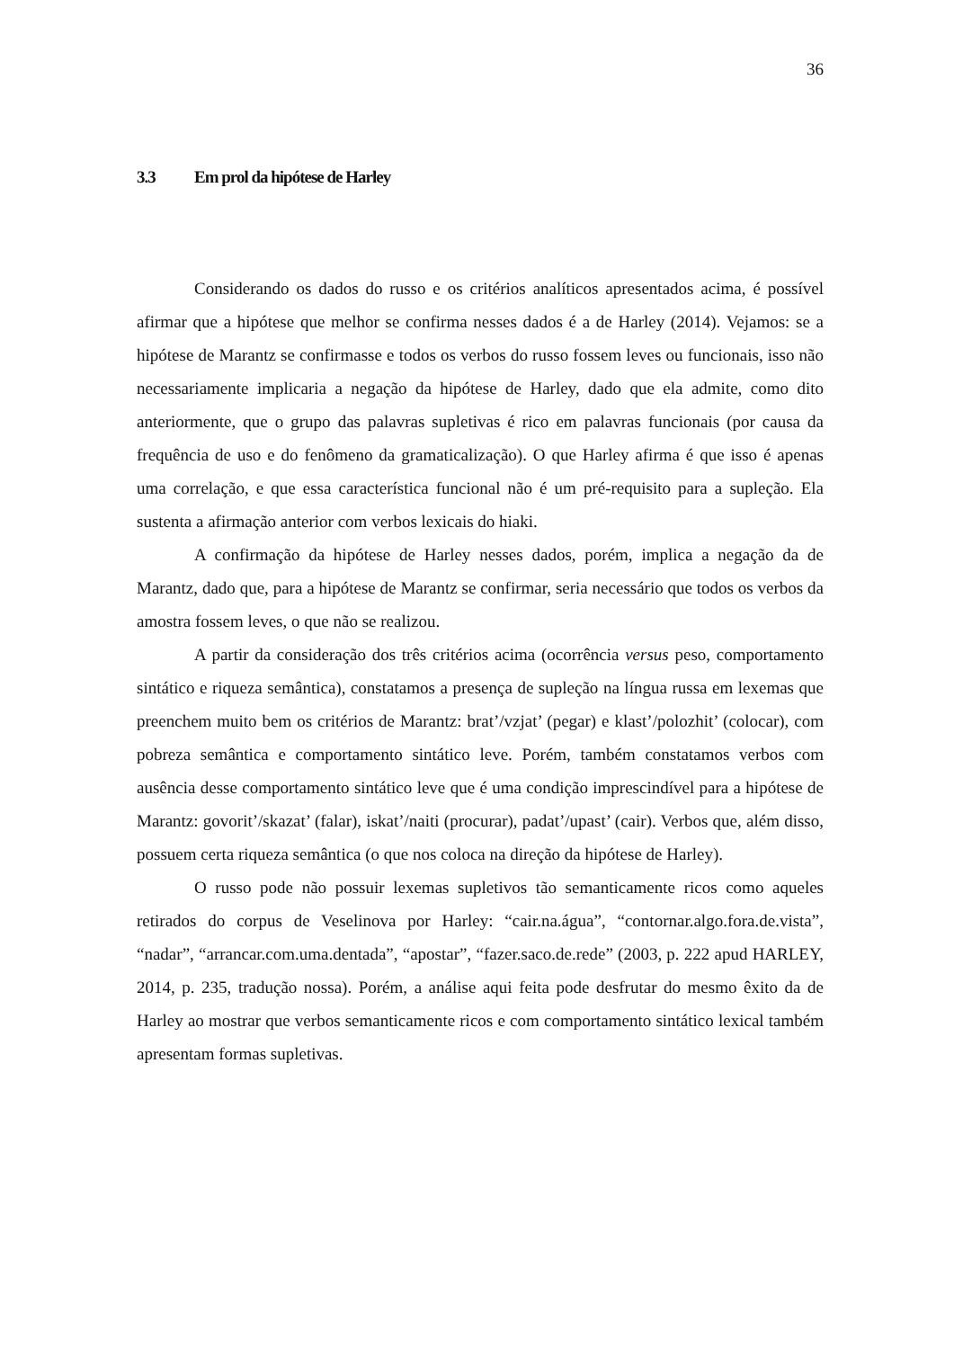36
3.3 Em prol da hipótese de Harley
Considerando os dados do russo e os critérios analíticos apresentados acima, é possível afirmar que a hipótese que melhor se confirma nesses dados é a de Harley (2014). Vejamos: se a hipótese de Marantz se confirmasse e todos os verbos do russo fossem leves ou funcionais, isso não necessariamente implicaria a negação da hipótese de Harley, dado que ela admite, como dito anteriormente, que o grupo das palavras supletivas é rico em palavras funcionais (por causa da frequência de uso e do fenômeno da gramaticalização). O que Harley afirma é que isso é apenas uma correlação, e que essa característica funcional não é um pré-requisito para a supleção. Ela sustenta a afirmação anterior com verbos lexicais do hiaki.
A confirmação da hipótese de Harley nesses dados, porém, implica a negação da de Marantz, dado que, para a hipótese de Marantz se confirmar, seria necessário que todos os verbos da amostra fossem leves, o que não se realizou.
A partir da consideração dos três critérios acima (ocorrência versus peso, comportamento sintático e riqueza semântica), constatamos a presença de supleção na língua russa em lexemas que preenchem muito bem os critérios de Marantz: brat’/vzjat’ (pegar) e klast’/polozhit’ (colocar), com pobreza semântica e comportamento sintático leve. Porém, também constatamos verbos com ausência desse comportamento sintático leve que é uma condição imprescindível para a hipótese de Marantz: govorit’/skazat’ (falar), iskat’/naiti (procurar), padat’/upast’ (cair). Verbos que, além disso, possuem certa riqueza semântica (o que nos coloca na direção da hipótese de Harley).
O russo pode não possuir lexemas supletivos tão semanticamente ricos como aqueles retirados do corpus de Veselinova por Harley: “cair.na.água”, “contornar.algo.fora.de.vista”, “nadar”, “arrancar.com.uma.dentada”, “apostar”, “fazer.saco.de.rede” (2003, p. 222 apud HARLEY, 2014, p. 235, tradução nossa). Porém, a análise aqui feita pode desfrutar do mesmo êxito da de Harley ao mostrar que verbos semanticamente ricos e com comportamento sintático lexical também apresentam formas supletivas.